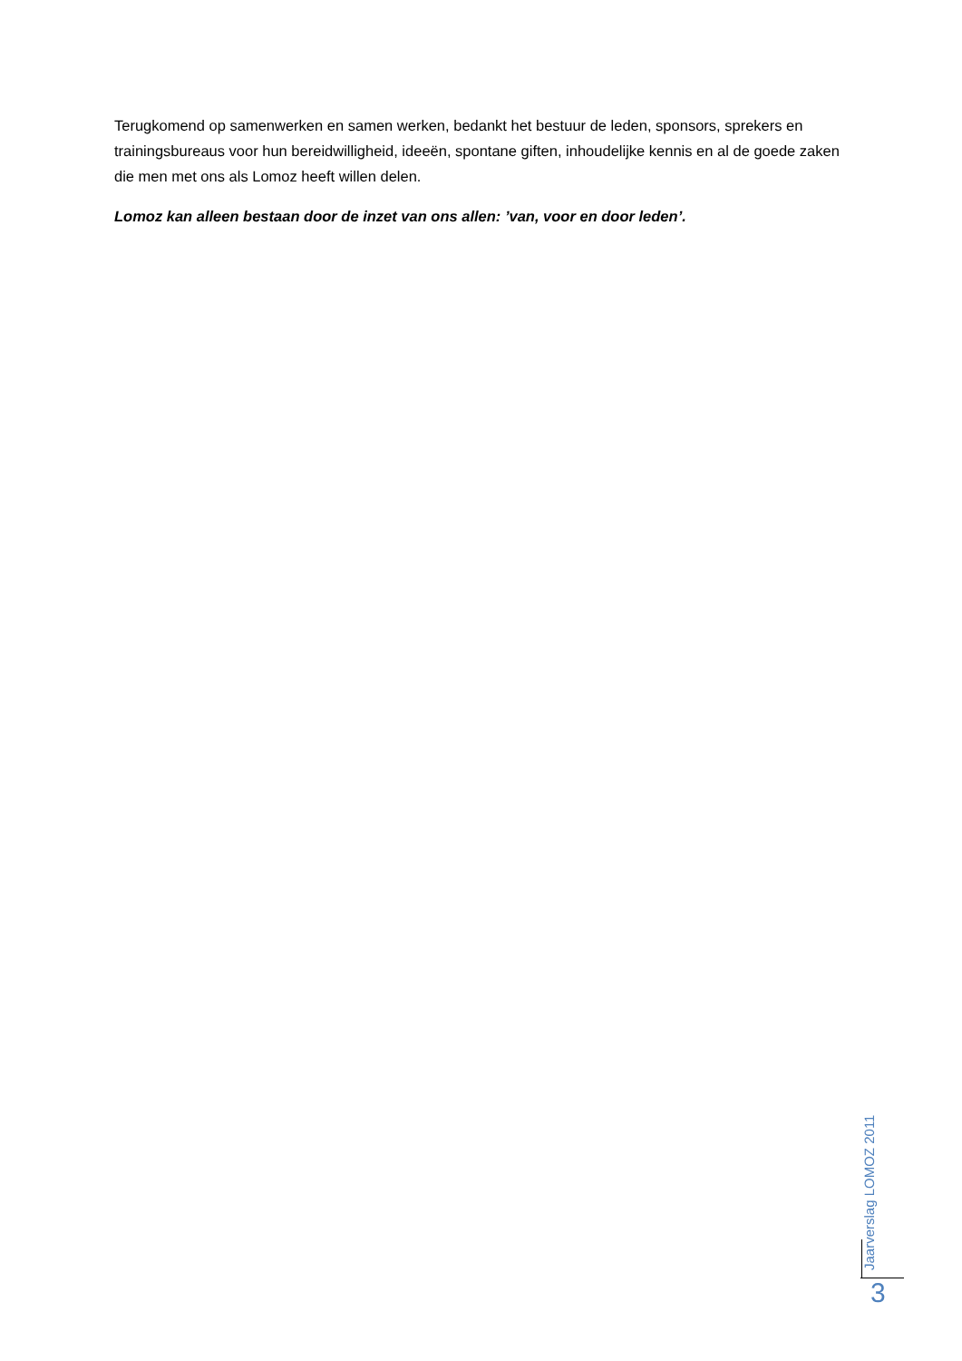Terugkomend op samenwerken en samen werken, bedankt het bestuur de leden, sponsors, sprekers en trainingsbureaus voor hun bereidwilligheid, ideeën, spontane giften, inhoudelijke kennis en al de goede zaken die men met ons als Lomoz heeft willen delen.
Lomoz kan alleen bestaan door de inzet van ons allen: ’van, voor en door leden’.
Jaarverslag LOMOZ 2011
3